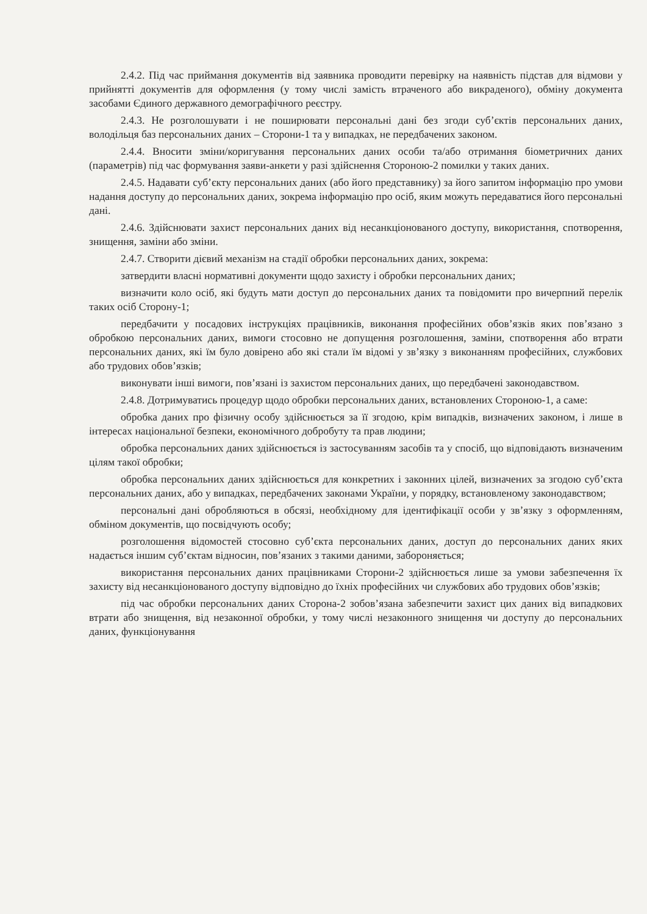2.4.2. Під час приймання документів від заявника проводити перевірку на наявність підстав для відмови у прийнятті документів для оформлення (у тому числі замість втраченого або викраденого), обміну документа засобами Єдиного державного демографічного реєстру.
2.4.3. Не розголошувати і не поширювати персональні дані без згоди суб’єктів персональних даних, володільця баз персональних даних – Сторони-1 та у випадках, не передбачених законом.
2.4.4. Вносити зміни/коригування персональних даних особи та/або отримання біометричних даних (параметрів) під час формування заяви-анкети у разі здійснення Стороною-2 помилки у таких даних.
2.4.5. Надавати суб’єкту персональних даних (або його представнику) за його запитом інформацію про умови надання доступу до персональних даних, зокрема інформацію про осіб, яким можуть передаватися його персональні дані.
2.4.6. Здійснювати захист персональних даних від несанкціонованого доступу, використання, спотворення, знищення, заміни або зміни.
2.4.7. Створити дієвий механізм на стадії обробки персональних даних, зокрема:
затвердити власні нормативні документи щодо захисту і обробки персональних даних;
визначити коло осіб, які будуть мати доступ до персональних даних та повідомити про вичерпний перелік таких осіб Сторону-1;
передбачити у посадових інструкціях працівників, виконання професійних обов’язків яких пов’язано з обробкою персональних даних, вимоги стосовно не допущення розголошення, заміни, спотворення або втрати персональних даних, які їм було довірено або які стали їм відомі у зв’язку з виконанням професійних, службових або трудових обов’язків;
виконувати інші вимоги, пов’язані із захистом персональних даних, що передбачені законодавством.
2.4.8. Дотримуватись процедур щодо обробки персональних даних, встановлених Стороною-1, а саме:
обробка даних про фізичну особу здійснюється за її згодою, крім випадків, визначених законом, і лише в інтересах національної безпеки, економічного добробуту та прав людини;
обробка персональних даних здійснюється із застосуванням засобів та у спосіб, що відповідають визначеним цілям такої обробки;
обробка персональних даних здійснюється для конкретних і законних цілей, визначених за згодою суб’єкта персональних даних, або у випадках, передбачених законами України, у порядку, встановленому законодавством;
персональні дані обробляються в обсязі, необхідному для ідентифікації особи у зв’язку з оформленням, обміном документів, що посвідчують особу;
розголошення відомостей стосовно суб’єкта персональних даних, доступ до персональних даних яких надається іншим суб’єктам відносин, пов’язаних з такими даними, забороняється;
використання персональних даних працівниками Сторони-2 здійснюється лише за умови забезпечення їх захисту від несанкціонованого доступу відповідно до їхніх професійних чи службових або трудових обов’язків;
під час обробки персональних даних Сторона-2 зобов’язана забезпечити захист цих даних від випадкових втрати або знищення, від незаконної обробки, у тому числі незаконного знищення чи доступу до персональних даних, функціонування